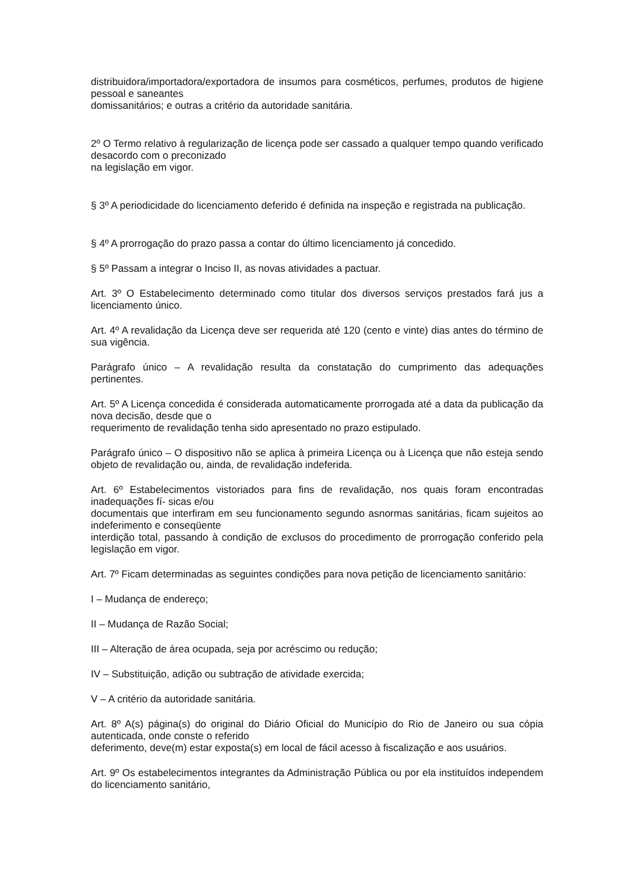distribuidora/importadora/exportadora de insumos para cosméticos, perfumes, produtos de higiene pessoal e saneantes
domissanitários; e outras a critério da autoridade sanitária.
2º O Termo relativo à regularização de licença pode ser cassado a qualquer tempo quando verificado desacordo com o preconizado
na legislação em vigor.
§ 3º A periodicidade do licenciamento deferido é definida na inspeção e registrada na publicação.
§ 4º A prorrogação do prazo passa a contar do último licenciamento já concedido.
§ 5º Passam a integrar o Inciso II, as novas atividades a pactuar.
Art. 3º O Estabelecimento determinado como titular dos diversos serviços prestados fará jus a licenciamento único.
Art. 4º A revalidação da Licença deve ser requerida até 120 (cento e vinte) dias antes do término de sua vigência.
Parágrafo único – A revalidação resulta da constatação do cumprimento das adequações pertinentes.
Art. 5º A Licença concedida é considerada automaticamente prorrogada até a data da publicação da nova decisão, desde que o
requerimento de revalidação tenha sido apresentado no prazo estipulado.
Parágrafo único – O dispositivo não se aplica à primeira Licença ou à Licença que não esteja sendo objeto de revalidação ou, ainda, de revalidação indeferida.
Art. 6º Estabelecimentos vistoriados para fins de revalidação, nos quais foram encontradas inadequações fí- sicas e/ou
documentais que interfiram em seu funcionamento segundo asnormas sanitárias, ficam sujeitos ao indeferimento e conseqüente
interdição total, passando à condição de exclusos do procedimento de prorrogação conferido pela legislação em vigor.
Art. 7º Ficam determinadas as seguintes condições para nova petição de licenciamento sanitário:
I – Mudança de endereço;
II – Mudança de Razão Social;
III – Alteração de área ocupada, seja por acréscimo ou redução;
IV – Substituição, adição ou subtração de atividade exercida;
V – A critério da autoridade sanitária.
Art. 8º A(s) página(s) do original do Diário Oficial do Município do Rio de Janeiro ou sua cópia autenticada, onde conste o referido
deferimento, deve(m) estar exposta(s) em local de fácil acesso à fiscalização e aos usuários.
Art. 9º Os estabelecimentos integrantes da Administração Pública ou por ela instituídos independem do licenciamento sanitário,